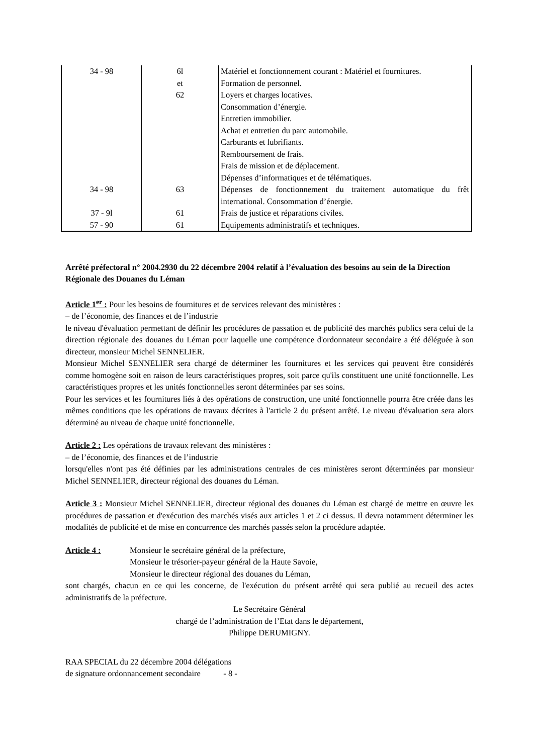| 34 - 98 | 6l et 62 | Matériel et fonctionnement courant : Matériel et fournitures. Formation de personnel. Loyers et charges locatives. Consommation d’énergie. Entretien immobilier. Achat et entretien du parc automobile. Carburants et lubrifiants. Remboursement de frais. Frais de mission et de déplacement. Dépenses d’informatiques et de télématiques. |
| 34 - 98 | 63 | Dépenses de fonctionnement du traitement automatique du frêt international. Consommation d’énergie. |
| 37 - 9l | 61 | Frais de justice et réparations civiles. |
| 57 - 90 | 61 | Equipements administratifs et techniques. |
Arrêté préfectoral n° 2004.2930 du 22 décembre 2004 relatif à l’évaluation des besoins au sein de la Direction Régionale des Douanes du Léman
Article 1<sup>er</sup> : Pour les besoins de fournitures et de services relevant des ministères :
– de l’économie, des finances et de l’industrie
le niveau d'évaluation permettant de définir les procédures de passation et de publicité des marchés publics sera celui de la direction régionale des douanes du Léman pour laquelle une compétence d'ordonnateur secondaire a été déléguée à son directeur, monsieur Michel SENNELIER.
Monsieur Michel SENNELIER sera chargé de déterminer les fournitures et les services qui peuvent être considérés comme homogène soit en raison de leurs caractéristiques propres, soit parce qu'ils constituent une unité fonctionnelle. Les caractéristiques propres et les unités fonctionnelles seront déterminées par ses soins.
Pour les services et les fournitures liés à des opérations de construction, une unité fonctionnelle pourra être créée dans les mêmes conditions que les opérations de travaux décrites à l'article 2 du présent arrêté. Le niveau d'évaluation sera alors déterminé au niveau de chaque unité fonctionnelle.
Article 2 : Les opérations de travaux relevant des ministères :
– de l’économie, des finances et de l’industrie
lorsqu'elles n'ont pas été définies par les administrations centrales de ces ministères seront déterminées par monsieur Michel SENNELIER, directeur régional des douanes du Léman.
Article 3 : Monsieur Michel SENNELIER, directeur régional des douanes du Léman est chargé de mettre en œuvre les procédures de passation et d'exécution des marchés visés aux articles 1 et 2 ci dessus. Il devra notamment déterminer les modalités de publicité et de mise en concurrence des marchés passés selon la procédure adaptée.
Article 4 : Monsieur le secrétaire général de la préfecture,
Monsieur le trésorier-payeur général de la Haute Savoie,
Monsieur le directeur régional des douanes du Léman,
sont chargés, chacun en ce qui les concerne, de l'exécution du présent arrêté qui sera publié au recueil des actes administratifs de la préfecture.
Le Secrétaire Général
chargé de l’administration de l’Etat dans le département,
Philippe DERUMIGNY.
RAA SPECIAL du 22 décembre 2004 délégations
de signature ordonnancement secondaire - 8 -